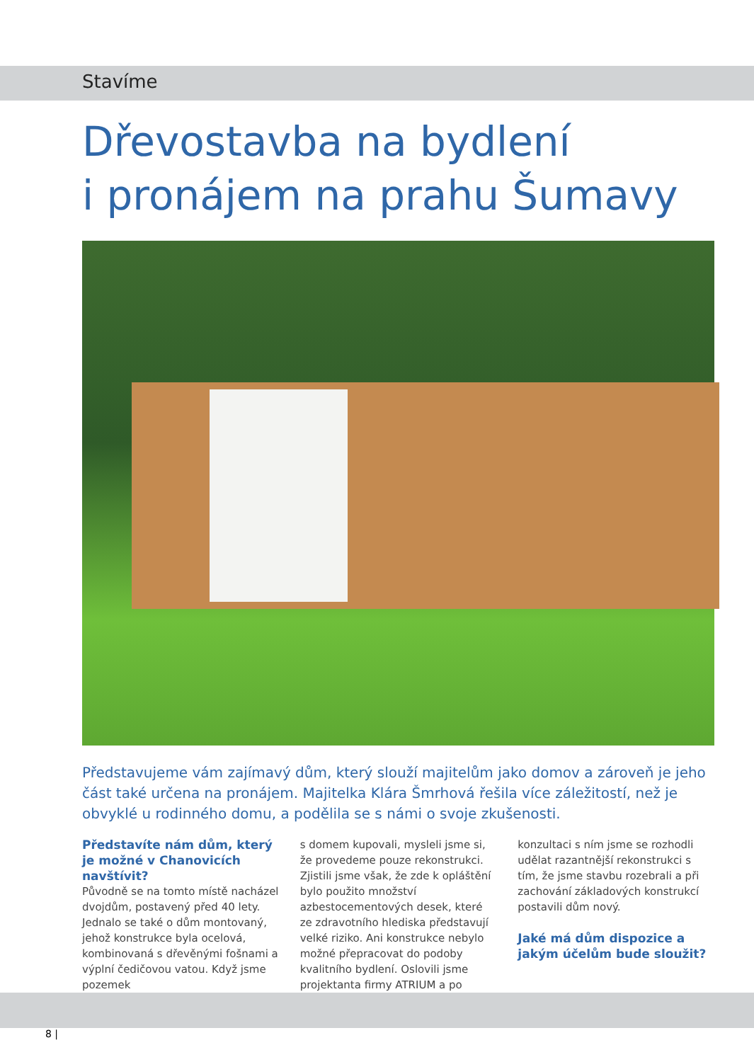Stavíme
Dřevostavba na bydlení
i pronájem na prahu Šumavy
Představujeme vám zajímavý dům, který slouží majitelům jako domov a zároveň je jeho část také určena na pronájem. Majitelka Klára Šmrhová řešila více záležitostí, než je obvyklé u rodinného domu, a podělila se s námi o svoje zkušenosti.
Představíte nám dům, kte­rý je možné v Chanovicích navštívit?
Původně se na tomto místě nacházel dvojdům, postavený před 40 lety. Jednalo se také o dům montovaný, jehož konstrukce byla ocelová, kombi­novaná s dřevěnými fošnami a výplní čedičovou vatou. Když jsme pozemek
s domem kupovali, mysleli jsme si, že provedeme pouze rekonstrukci. Zjistili jsme však, že zde k opláštění bylo použito množství azbestocemen­tových desek, které ze zdravotního hlediska představují velké riziko. Ani konstrukce nebylo možné přepracovat do podoby kvalitního bydlení. Oslovili jsme projektanta firmy ATRIUM a po
konzultaci s ním jsme se rozhodli udě­lat razantnější rekonstrukci s tím, že jsme stavbu rozebrali a při zachování základových konstrukcí postavili dům nový.
Jaké má dům dispozice a jakým účelům bude sloužit?
8 |